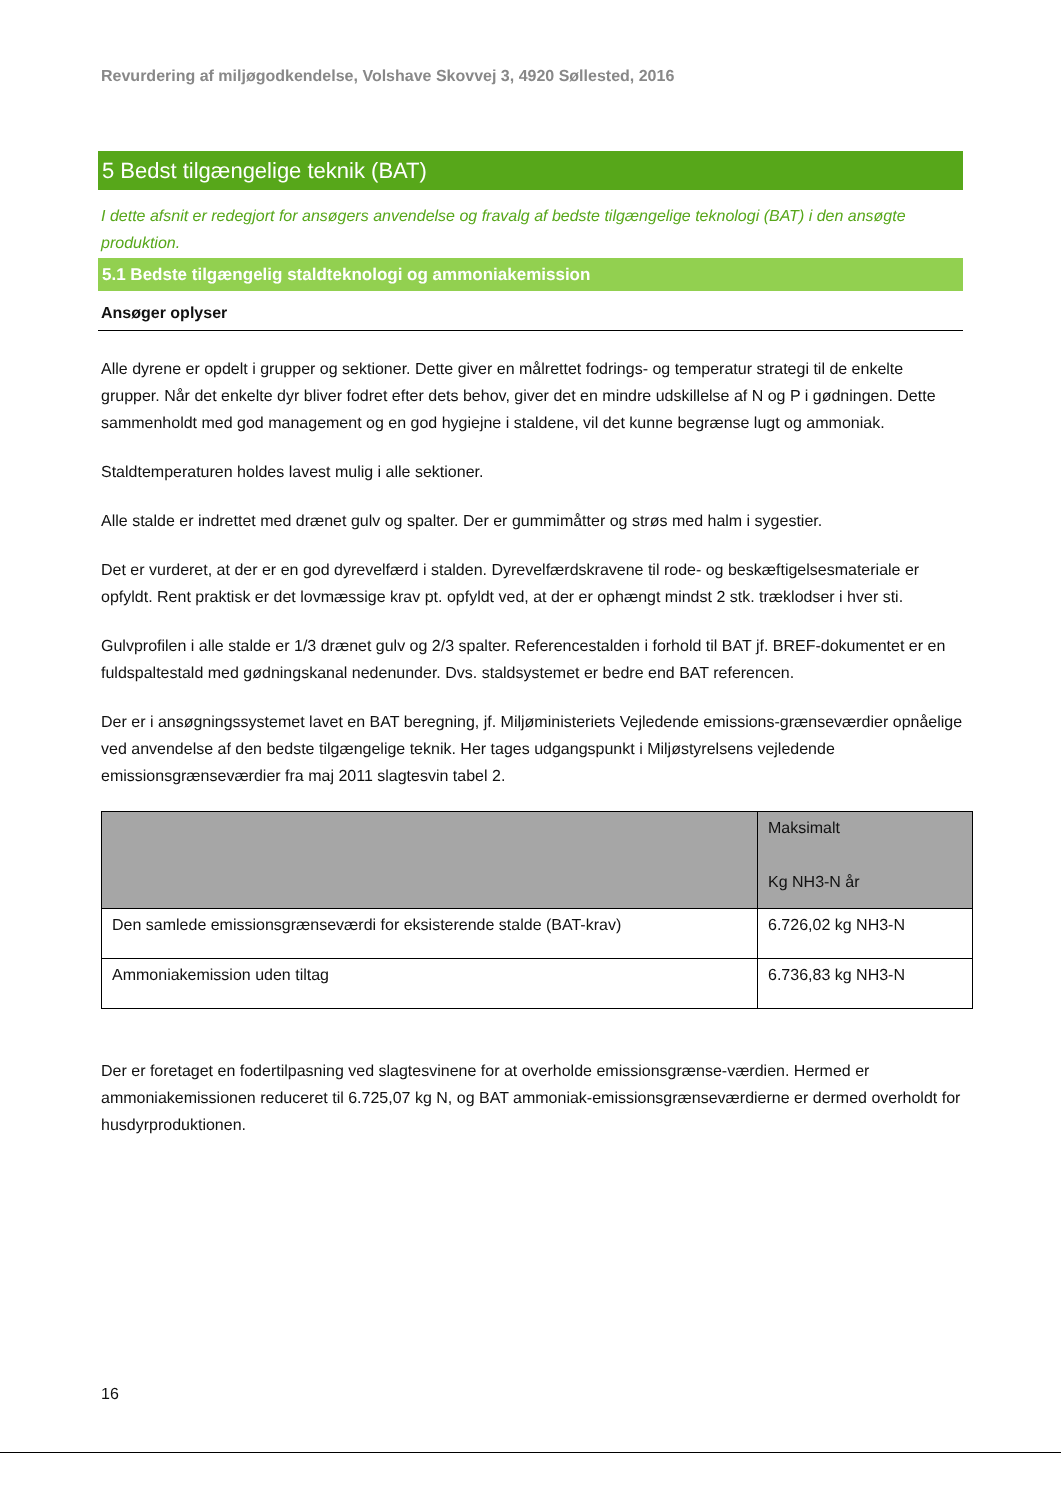Revurdering af miljøgodkendelse, Volshave Skovvej 3, 4920 Søllested, 2016
5 Bedst tilgængelige teknik (BAT)
I dette afsnit er redegjort for ansøgers anvendelse og fravalg af bedste tilgængelige teknologi (BAT) i den ansøgte produktion.
5.1 Bedste tilgængelig staldteknologi og ammoniakemission
Ansøger oplyser
Alle dyrene er opdelt i grupper og sektioner. Dette giver en målrettet fodrings- og temperatur strategi til de enkelte grupper. Når det enkelte dyr bliver fodret efter dets behov, giver det en mindre udskillelse af N og P i gødningen. Dette sammenholdt med god management og en god hygiejne i staldene, vil det kunne begrænse lugt og ammoniak.
Staldtemperaturen holdes lavest mulig i alle sektioner.
Alle stalde er indrettet med drænet gulv og spalter. Der er gummimåtter og strøs med halm i sygestier.
Det er vurderet, at der er en god dyrevelfærd i stalden. Dyrevelfærdskravene til rode- og beskæftigelsesmateriale er opfyldt. Rent praktisk er det lovmæssige krav pt. opfyldt ved, at der er ophængt mindst 2 stk. træklodser i hver sti.
Gulvprofilen i alle stalde er 1/3 drænet gulv og 2/3 spalter. Referencestalden i forhold til BAT jf. BREF-dokumentet er en fuldspaltestald med gødningskanal nedenunder. Dvs. staldsystemet er bedre end BAT referencen.
Der er i ansøgningssystemet lavet en BAT beregning, jf. Miljøministeriets Vejledende emissions-grænseværdier opnåelige ved anvendelse af den bedste tilgængelige teknik. Her tages udgangspunkt i Miljøstyrelsens vejledende emissionsgrænseværdier fra maj 2011 slagtesvin tabel 2.
| | Maksimalt Kg NH3-N år |
| --- | --- |
| Den samlede emissionsgrænseværdi for eksisterende stalde (BAT-krav) | 6.726,02 kg NH3-N |
| Ammoniakemission uden tiltag | 6.736,83 kg NH3-N |
Der er foretaget en fodertilpasning ved slagtesvinene for at overholde emissionsgrænse-værdien. Hermed er ammoniakemissionen reduceret til 6.725,07 kg N, og BAT ammoniak-emissionsgrænseværdierne er dermed overholdt for husdyrproduktionen.
16